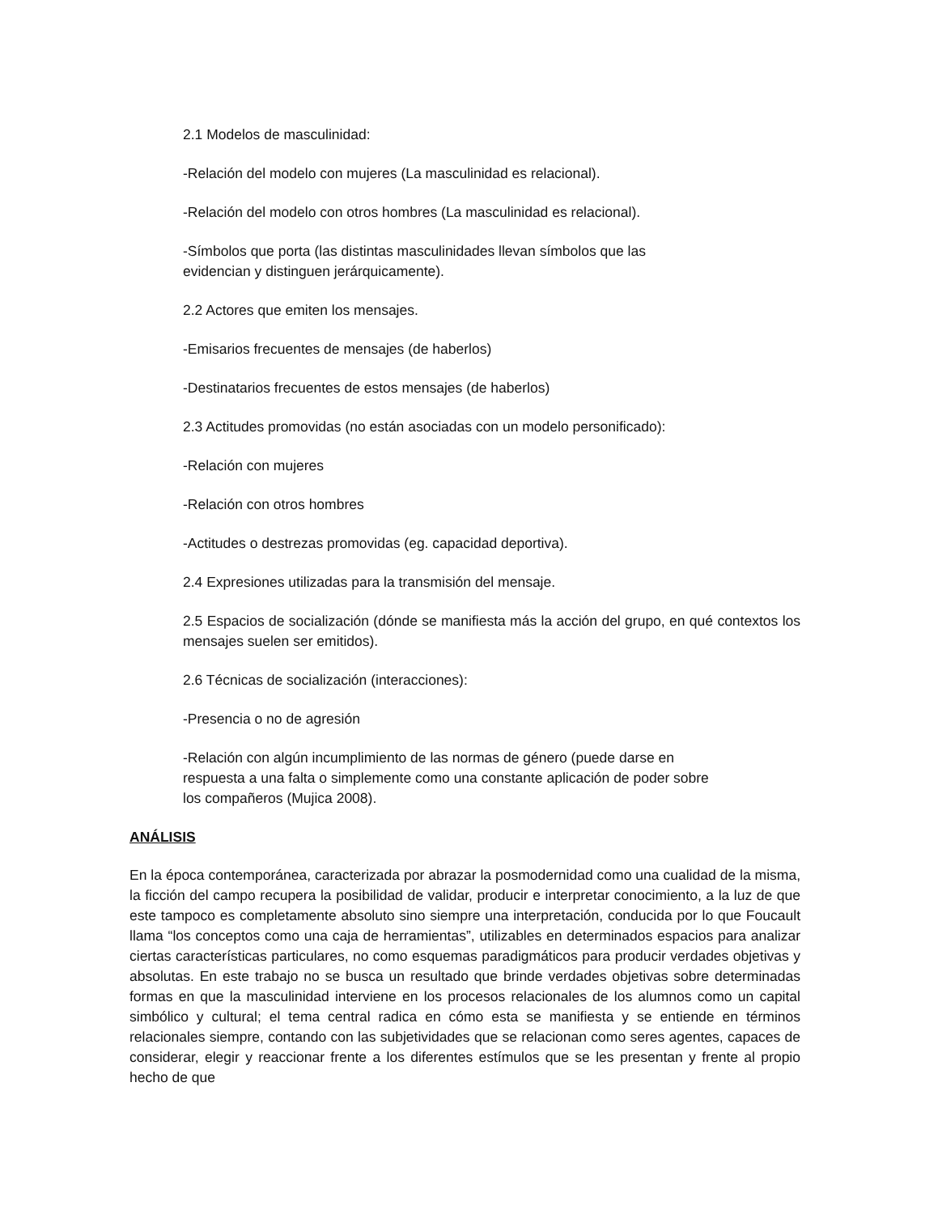2.1 Modelos de masculinidad:
-Relación del modelo con mujeres (La masculinidad es relacional).
-Relación del modelo con otros hombres (La masculinidad es relacional).
-Símbolos que porta (las distintas masculinidades llevan símbolos que las evidencian y distinguen jerárquicamente).
2.2 Actores que emiten los mensajes.
-Emisarios frecuentes de mensajes (de haberlos)
-Destinatarios frecuentes de estos mensajes (de haberlos)
2.3 Actitudes promovidas (no están asociadas con un modelo personificado):
-Relación con mujeres
-Relación con otros hombres
-Actitudes o destrezas promovidas (eg. capacidad deportiva).
2.4 Expresiones utilizadas para la transmisión del mensaje.
2.5 Espacios de socialización (dónde se manifiesta más la acción del grupo, en qué contextos los mensajes suelen ser emitidos).
2.6 Técnicas de socialización (interacciones):
-Presencia o no de agresión
-Relación con algún incumplimiento de las normas de género (puede darse en respuesta a una falta o simplemente como una constante aplicación de poder sobre los compañeros (Mujica 2008).
ANÁLISIS
En la época contemporánea, caracterizada por abrazar la posmodernidad como una cualidad de la misma, la ficción del campo recupera la posibilidad de validar, producir e interpretar conocimiento, a la luz de que este tampoco es completamente absoluto sino siempre una interpretación, conducida por lo que Foucault llama “los conceptos como una caja de herramientas”, utilizables en determinados espacios para analizar ciertas características particulares, no como esquemas paradigmáticos para producir verdades objetivas y absolutas. En este trabajo no se busca un resultado que brinde verdades objetivas sobre determinadas formas en que la masculinidad interviene en los procesos relacionales de los alumnos como un capital simbólico y cultural; el tema central radica en cómo esta se manifiesta y se entiende en términos relacionales siempre, contando con las subjetividades que se relacionan como seres agentes, capaces de considerar, elegir y reaccionar frente a los diferentes estímulos que se les presentan y frente al propio hecho de que